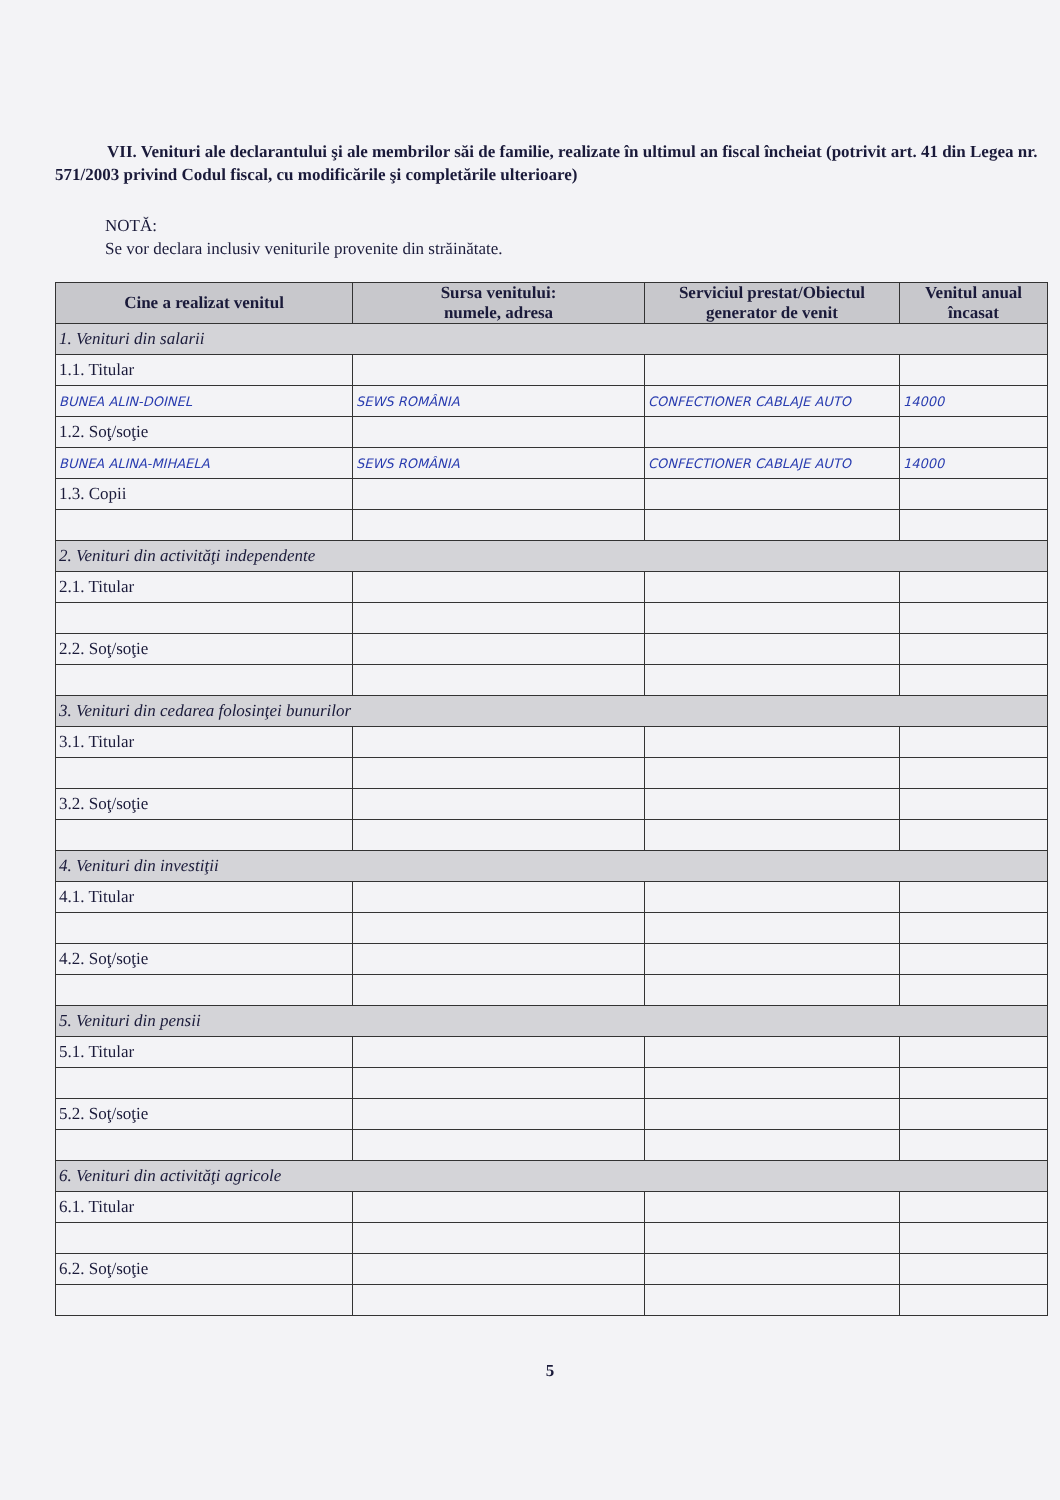VII. Venituri ale declarantului şi ale membrilor săi de familie, realizate în ultimul an fiscal încheiat (potrivit art. 41 din Legea nr. 571/2003 privind Codul fiscal, cu modificările şi completările ulterioare)
NOTĂ:
Se vor declara inclusiv veniturile provenite din străinătate.
| Cine a realizat venitul | Sursa venitului: numele, adresa | Serviciul prestat/Obiectul generator de venit | Venitul anual încasat |
| --- | --- | --- | --- |
| 1. Venituri din salarii | | | |
| 1.1. Titular | | | |
| BUNEA ALIN-DOINEL | SEWS ROMÂNIA | CONFECTIONER CABLAJE AUTO | 14000 |
| 1.2. Soţ/soţie | | | |
| BUNEA ALINA-MIHAELA | SEWS ROMÂNIA | CONFECTIONER CABLAJE AUTO | 14000 |
| 1.3. Copii | | | |
| 2. Venituri din activităţi independente | | | |
| 2.1. Titular | | | |
| 2.2. Soţ/soţie | | | |
| 3. Venituri din cedarea folosinţei bunurilor | | | |
| 3.1. Titular | | | |
| 3.2. Soţ/soţie | | | |
| 4. Venituri din investiţii | | | |
| 4.1. Titular | | | |
| 4.2. Soţ/soţie | | | |
| 5. Venituri din pensii | | | |
| 5.1. Titular | | | |
| 5.2. Soţ/soţie | | | |
| 6. Venituri din activităţi agricole | | | |
| 6.1. Titular | | | |
| 6.2. Soţ/soţie | | | |
5